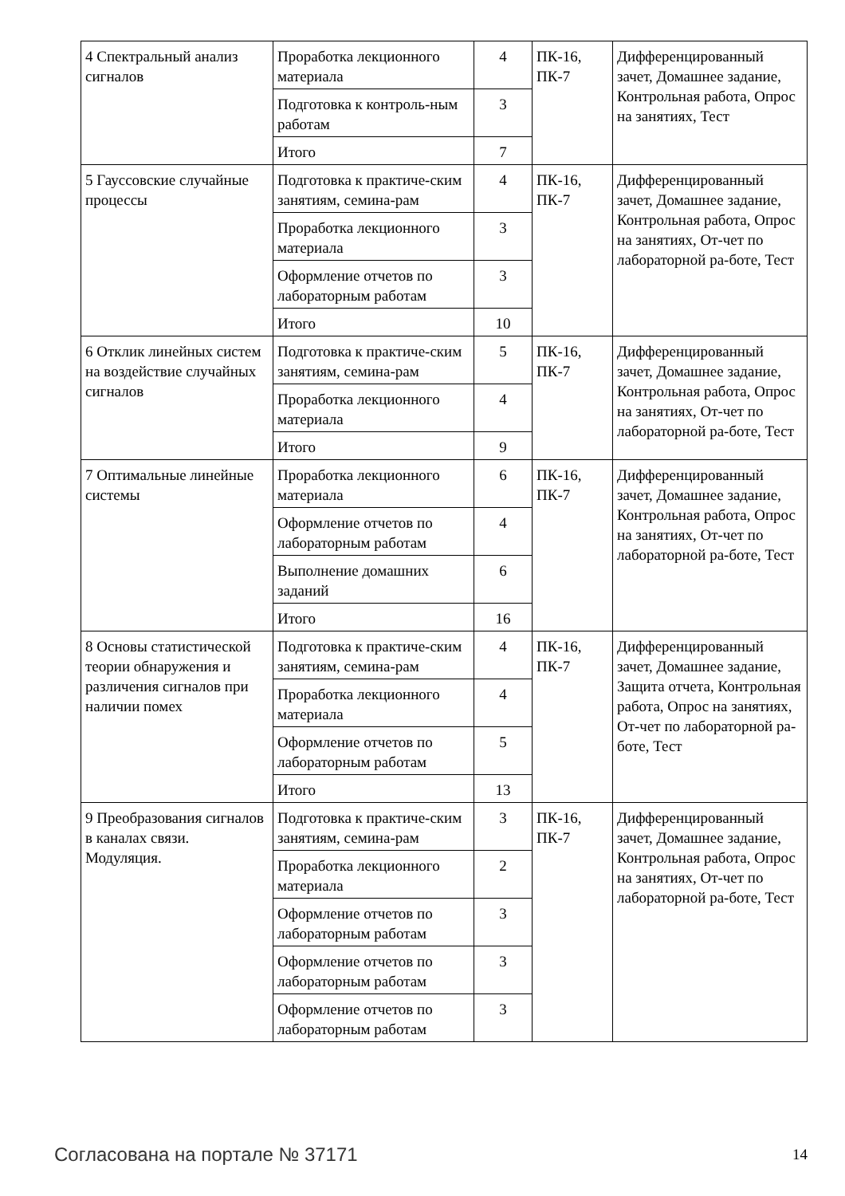| 4 Спектральный анализ сигналов | Проработка лекционного материала | 4 | ПК-16, ПК-7 | Дифференцированный зачет, Домашнее задание, Контрольная работа, Опрос на занятиях, Тест |
| | Подготовка к контроль-ным работам | 3 | | |
| | Итого | 7 | | |
| 5 Гауссовские случайные процессы | Подготовка к практиче-ским занятиям, семина-рам | 4 | ПК-16, ПК-7 | Дифференцированный зачет, Домашнее задание, Контрольная работа, Опрос на занятиях, От-чет по лабораторной ра-боте, Тест |
| | Проработка лекционного материала | 3 | | |
| | Оформление отчетов по лабораторным работам | 3 | | |
| | Итого | 10 | | |
| 6 Отклик линейных систем на воздействие случайных сигналов | Подготовка к практиче-ским занятиям, семина-рам | 5 | ПК-16, ПК-7 | Дифференцированный зачет, Домашнее задание, Контрольная работа, Опрос на занятиях, От-чет по лабораторной ра-боте, Тест |
| | Проработка лекционного материала | 4 | | |
| | Итого | 9 | | |
| 7 Оптимальные линейные системы | Проработка лекционного материала | 6 | ПК-16, ПК-7 | Дифференцированный зачет, Домашнее задание, Контрольная работа, Опрос на занятиях, От-чет по лабораторной ра-боте, Тест |
| | Оформление отчетов по лабораторным работам | 4 | | |
| | Выполнение домашних заданий | 6 | | |
| | Итого | 16 | | |
| 8 Основы статистической теории обнаружения и различения сигналов при наличии помех | Подготовка к практиче-ским занятиям, семина-рам | 4 | ПК-16, ПК-7 | Дифференцированный зачет, Домашнее задание, Защита отчета, Контрольная работа, Опрос на занятиях, От-чет по лабораторной ра-боте, Тест |
| | Проработка лекционного материала | 4 | | |
| | Оформление отчетов по лабораторным работам | 5 | | |
| | Итого | 13 | | |
| 9 Преобразования сигналов в каналах связи. Модуляция. | Подготовка к практиче-ским занятиям, семина-рам | 3 | ПК-16, ПК-7 | Дифференцированный зачет, Домашнее задание, Контрольная работа, Опрос на занятиях, От-чет по лабораторной ра-боте, Тест |
| | Проработка лекционного материала | 2 | | |
| | Оформление отчетов по лабораторным работам | 3 | | |
| | Оформление отчетов по лабораторным работам | 3 | | |
| | Оформление отчетов по лабораторным работам | 3 | | |
Согласована на портале № 37171 14